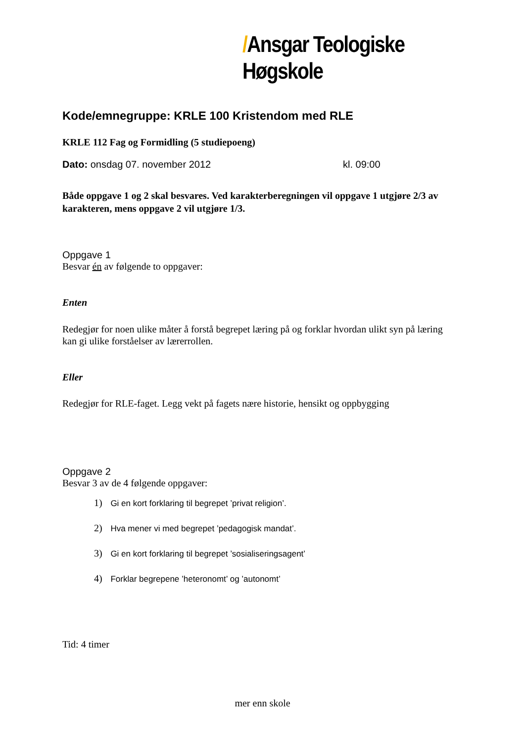/Ansgar Teologiske Høgskole
Kode/emnegruppe: KRLE 100 Kristendom med RLE
KRLE 112 Fag og Formidling (5 studiepoeng)
Dato: onsdag 07. november 2012 kl. 09:00
Både oppgave 1 og 2 skal besvares. Ved karakterberegningen vil oppgave 1 utgjøre 2/3 av karakteren, mens oppgave 2 vil utgjøre 1/3.
Oppgave 1
Besvar én av følgende to oppgaver:
Enten
Redegjør for noen ulike måter å forstå begrepet læring på og forklar hvordan ulikt syn på læring kan gi ulike forståelser av lærerrollen.
Eller
Redegjør for RLE-faget. Legg vekt på fagets nære historie, hensikt og oppbygging
Oppgave 2
Besvar 3 av de 4 følgende oppgaver:
1) Gi en kort forklaring til begrepet ’privat religion’.
2) Hva mener vi med begrepet ’pedagogisk mandat’.
3) Gi en kort forklaring til begrepet ’sosialiseringsagent’
4) Forklar begrepene ’heteronomt’ og ’autonomt’
Tid: 4 timer
mer enn skole